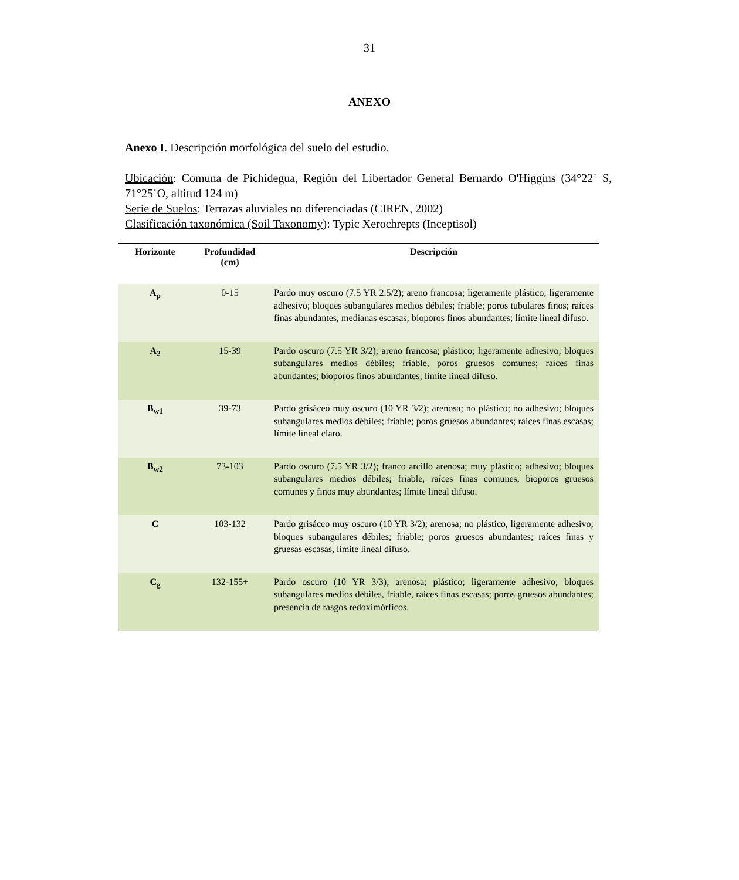31
ANEXO
Anexo I. Descripción morfológica del suelo del estudio.
Ubicación: Comuna de Pichidegua, Región del Libertador General Bernardo O'Higgins (34°22´ S, 71°25´O, altitud 124 m)
Serie de Suelos: Terrazas aluviales no diferenciadas (CIREN, 2002)
Clasificación taxonómica (Soil Taxonomy): Typic Xerochrepts (Inceptisol)
| Horizonte | Profundidad (cm) | Descripción |
| --- | --- | --- |
| A<sub>p</sub> | 0-15 | Pardo muy oscuro (7.5 YR 2.5/2); areno francosa; ligeramente plástico; ligeramente adhesivo; bloques subangulares medios débiles; friable; poros tubulares finos; raíces finas abundantes, medianas escasas; bioporos finos abundantes; límite lineal difuso. |
| A<sub>2</sub> | 15-39 | Pardo oscuro (7.5 YR 3/2); areno francosa; plástico; ligeramente adhesivo; bloques subangulares medios débiles; friable, poros gruesos comunes; raíces finas abundantes; bioporos finos abundantes; límite lineal difuso. |
| B<sub>w1</sub> | 39-73 | Pardo grisáceo muy oscuro (10 YR 3/2); arenosa; no plástico; no adhesivo; bloques subangulares medios débiles; friable; poros gruesos abundantes; raíces finas escasas; límite lineal claro. |
| B<sub>w2</sub> | 73-103 | Pardo oscuro (7.5 YR 3/2); franco arcillo arenosa; muy plástico; adhesivo; bloques subangulares medios débiles; friable, raíces finas comunes, bioporos gruesos comunes y finos muy abundantes; límite lineal difuso. |
| C | 103-132 | Pardo grisáceo muy oscuro (10 YR 3/2); arenosa; no plástico, ligeramente adhesivo; bloques subangulares débiles; friable; poros gruesos abundantes; raíces finas y gruesas escasas, límite lineal difuso. |
| C<sub>g</sub> | 132-155+ | Pardo oscuro (10 YR 3/3); arenosa; plástico; ligeramente adhesivo; bloques subangulares medios débiles, friable, raíces finas escasas; poros gruesos abundantes; presencia de rasgos redoximórficos. |